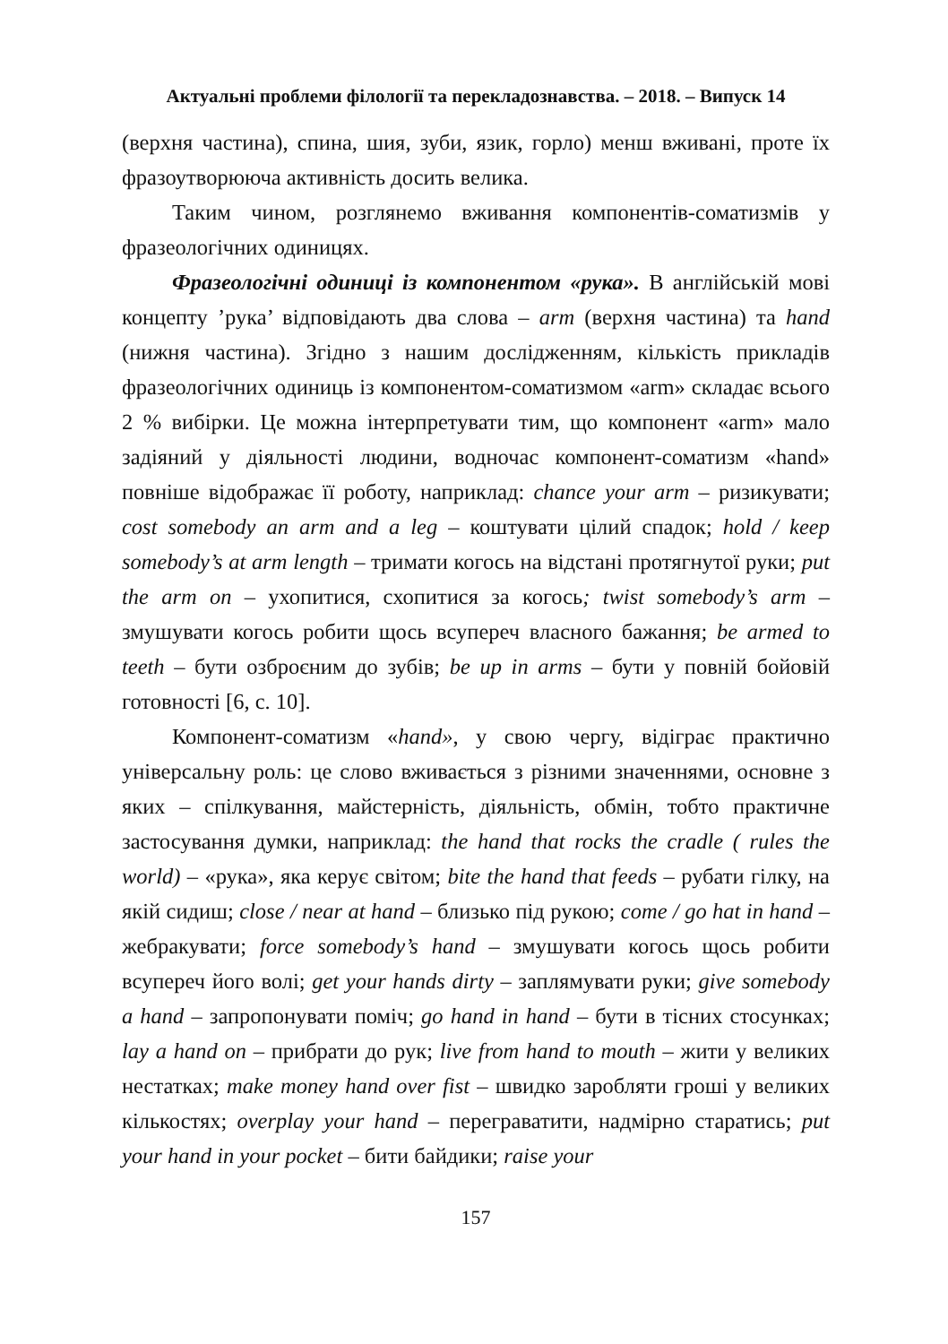Актуальні проблеми філології та перекладознавства. – 2018. – Випуск 14
(верхня частина), спина, шия, зуби, язик, горло) менш вживані, проте їх фразоутворююча активність досить велика.
Таким чином, розглянемо вживання компонентів-соматизмів у фразеологічних одиницях.
Фразеологічні одиниці із компонентом «рука». В англійській мові концепту ’рука’ відповідають два слова – arm (верхня частина) та hand (нижня частина). Згідно з нашим дослідженням, кількість прикладів фразеологічних одиниць із компонентом-соматизмом «arm» складає всього 2 % вибірки. Це можна інтерпретувати тим, що компонент «arm» мало задіяний у діяльності людини, водночас компонент-соматизм «hand» повніше відображає її роботу, наприклад: chance your arm – ризикувати; cost somebody an arm and a leg – коштувати цілий спадок; hold / keep somebody’s at arm length – тримати когось на відстані протягнутої руки; put the arm on – ухопитися, схопитися за когось; twist somebody’s arm – змушувати когось робити щось всупереч власного бажання; be armed to teeth – бути озброєним до зубів; be up in arms – бути у повній бойовій готовності [6, с. 10].
Компонент-соматизм «hand», у свою чергу, відіграє практично універсальну роль: це слово вживається з різними значеннями, основне з яких – спілкування, майстерність, діяльність, обмін, тобто практичне застосування думки, наприклад: the hand that rocks the cradle ( rules the world) – «рука», яка керує світом; bite the hand that feeds – рубати гілку, на якій сидиш; close / near at hand – близько під рукою; come / go hat in hand – жебракувати; force somebody’s hand – змушувати когось щось робити всупереч його волі; get your hands dirty – заплямувати руки; give somebody a hand – запропонувати поміч; go hand in hand – бути в тісних стосунках; lay a hand on – прибрати до рук; live from hand to mouth – жити у великих нестатках; make money hand over fist – швидко заробляти гроші у великих кількостях; overplay your hand – переграватити, надмірно старатись; put your hand in your pocket – бити байдики; raise your
157